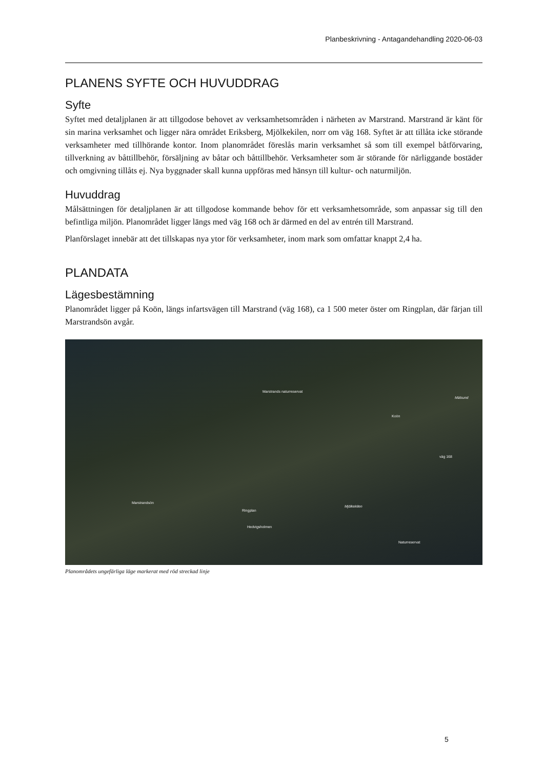Planbeskrivning - Antagandehandling 2020-06-03
PLANENS SYFTE OCH HUVUDDRAG
Syfte
Syftet med detaljplanen är att tillgodose behovet av verksamhetsområden i närheten av Marstrand. Marstrand är känt för sin marina verksamhet och ligger nära området Eriksberg, Mjölkekilen, norr om väg 168. Syftet är att tillåta icke störande verksamheter med tillhörande kontor. Inom planområdet föreslås marin verksamhet så som till exempel båtförvaring, tillverkning av båttillbehör, försäljning av båtar och båttillbehör. Verksamheter som är störande för närliggande bostäder och omgivning tillåts ej. Nya byggnader skall kunna uppföras med hänsyn till kultur- och naturmiljön.
Huvuddrag
Målsättningen för detaljplanen är att tillgodose kommande behov för ett verksamhetsområde, som anpassar sig till den befintliga miljön. Planområdet ligger längs med väg 168 och är därmed en del av entrén till Marstrand.
Planförslaget innebär att det tillskapas nya ytor för verksamheter, inom mark som omfattar knappt 2,4 ha.
PLANDATA
Lägesbestämning
Planområdet ligger på Koön, längs infartsvägen till Marstrand (väg 168), ca 1 500 meter öster om Ringplan, där färjan till Marstrandsön avgår.
Marstrands naturreservat
Mälsund
Koön
väg 168
Marstrandsön
Mjölkekilen
Ringplan
Hedvigsholmen
Naturreservat
Planområdets ungefärliga läge markerat med röd streckad linje
5